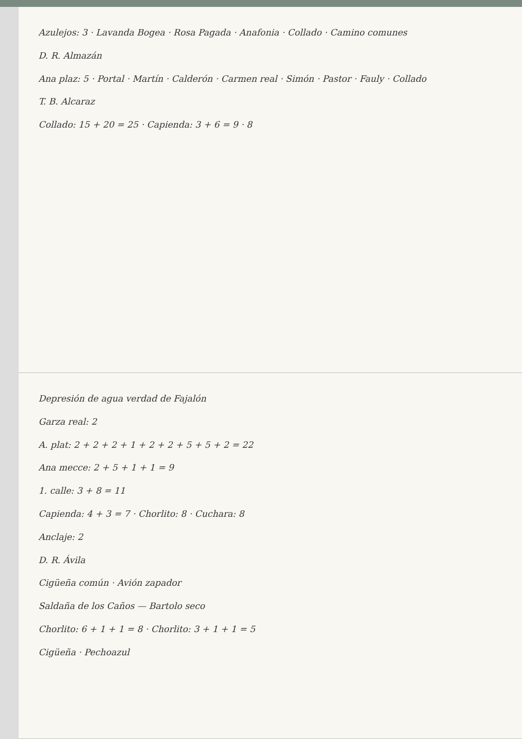Azulejos: 3 · Lavanda Bogea · Rosa Pagada · Anafonia · Collado · Camino comunes
D. R. Almazán
Ana plaz: 5 · Portal · Martín · Calderón · Carmen real · Simón · Pastor · Fauly · Collado
T. B. Alcaraz
Collado: 15 + 20 = 25 · Capienda: 3 + 6 = 9 · 8
Depresión de agua verdad de Fajalón
Garza real: 2
A. plat: 2 + 2 + 2 + 1 + 2 + 2 + 5 + 5 + 2 = 22
Ana mecce: 2 + 5 + 1 + 1 = 9
1. calle: 3 + 8 = 11
Capienda: 4 + 3 = 7 · Chorlito: 8 · Cuchara: 8
Anclaje: 2
D. R. Ávila
Cigüeña común · Avión zapador
Saldaña de los Caños — Bartolo seco
Chorlito: 6 + 1 + 1 = 8 · Chorlito: 3 + 1 + 1 = 5
Cigüeña · Pechoazul